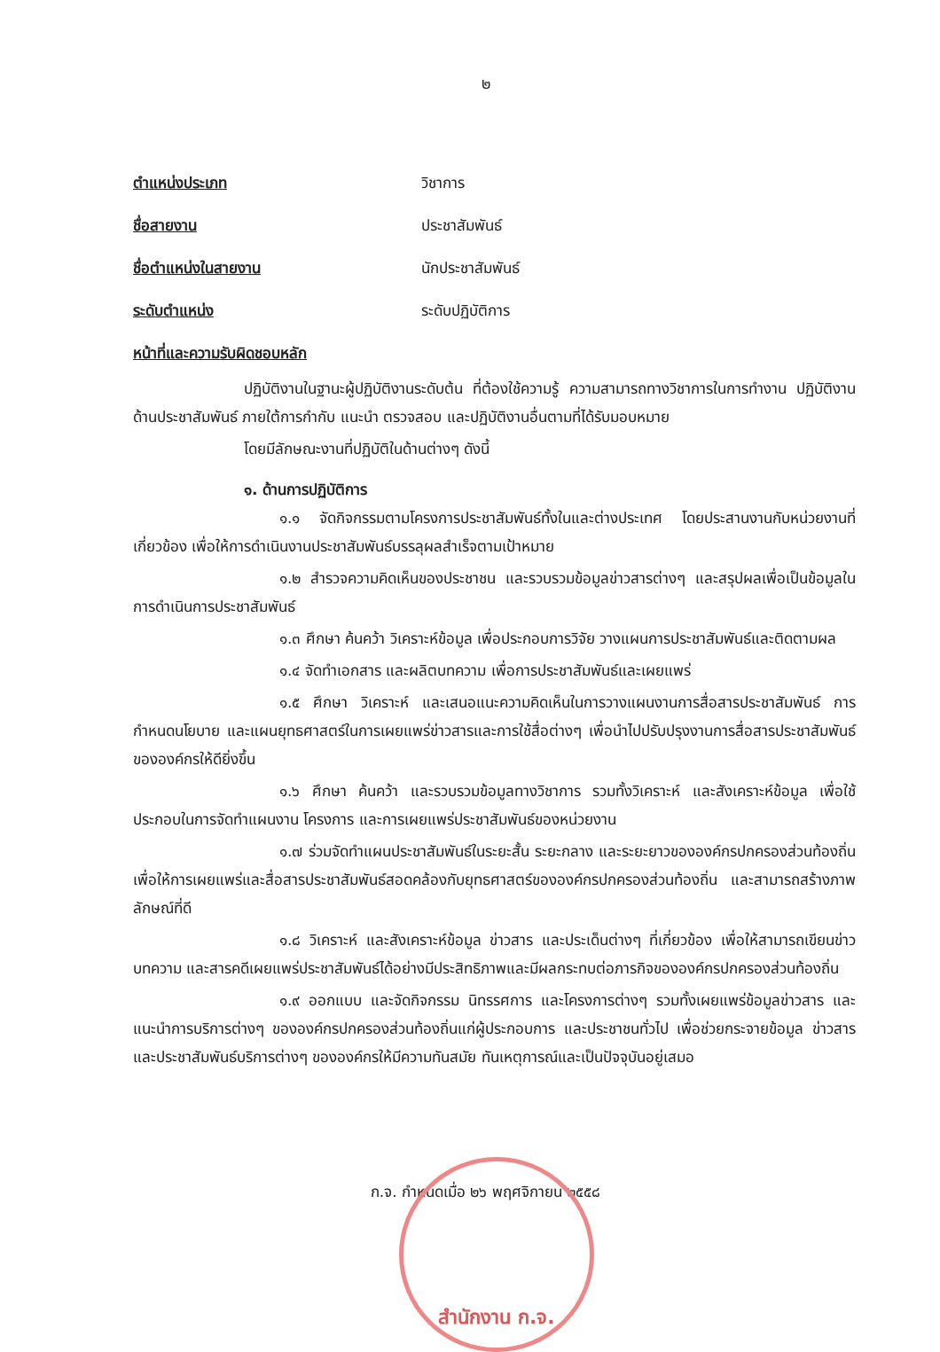๒
ตำแหน่งประเภท วิชาการ
ชื่อสายงาน ประชาสัมพันธ์
ชื่อตำแหน่งในสายงาน นักประชาสัมพันธ์
ระดับตำแหน่ง ระดับปฏิบัติการ
หน้าที่และความรับผิดชอบหลัก
ปฏิบัติงานในฐานะผู้ปฏิบัติงานระดับต้น ที่ต้องใช้ความรู้ ความสามารถทางวิชาการในการทำงาน ปฏิบัติงานด้านประชาสัมพันธ์ ภายใต้การกำกับ แนะนำ ตรวจสอบ และปฏิบัติงานอื่นตามที่ได้รับมอบหมาย
โดยมีลักษณะงานที่ปฏิบัติในด้านต่างๆ ดังนี้
๑. ด้านการปฏิบัติการ
๑.๑ จัดกิจกรรมตามโครงการประชาสัมพันธ์ทั้งในและต่างประเทศ โดยประสานงานกับหน่วยงานที่เกี่ยวข้อง เพื่อให้การดำเนินงานประชาสัมพันธ์บรรลุผลสำเร็จตามเป้าหมาย
๑.๒ สำรวจความคิดเห็นของประชาชน และรวบรวมข้อมูลข่าวสารต่างๆ และสรุปผลเพื่อเป็นข้อมูลในการดำเนินการประชาสัมพันธ์
๑.๓ ศึกษา ค้นคว้า วิเคราะห์ข้อมูล เพื่อประกอบการวิจัย วางแผนการประชาสัมพันธ์และติดตามผล
๑.๔ จัดทำเอกสาร และผลิตบทความ เพื่อการประชาสัมพันธ์และเผยแพร่
๑.๕ ศึกษา วิเคราะห์ และเสนอแนะความคิดเห็นในการวางแผนงานการสื่อสารประชาสัมพันธ์ การกำหนดนโยบาย และแผนยุทธศาสตร์ในการเผยแพร่ข่าวสารและการใช้สื่อต่างๆ เพื่อนำไปปรับปรุงงานการสื่อสารประชาสัมพันธ์ขององค์กรให้ดียิ่งขึ้น
๑.๖ ศึกษา ค้นคว้า และรวบรวมข้อมูลทางวิชาการ รวมทั้งวิเคราะห์ และสังเคราะห์ข้อมูล เพื่อใช้ประกอบในการจัดทำแผนงาน โครงการ และการเผยแพร่ประชาสัมพันธ์ของหน่วยงาน
๑.๗ ร่วมจัดทำแผนประชาสัมพันธ์ในระยะสั้น ระยะกลาง และระยะยาวขององค์กรปกครองส่วนท้องถิ่น เพื่อให้การเผยแพร่และสื่อสารประชาสัมพันธ์สอดคล้องกับยุทธศาสตร์ขององค์กรปกครองส่วนท้องถิ่น และสามารถสร้างภาพลักษณ์ที่ดี
๑.๘ วิเคราะห์ และสังเคราะห์ข้อมูล ข่าวสาร และประเด็นต่างๆ ที่เกี่ยวข้อง เพื่อให้สามารถเขียนข่าว บทความ และสารคดีเผยแพร่ประชาสัมพันธ์ได้อย่างมีประสิทธิภาพและมีผลกระทบต่อภารกิจขององค์กรปกครองส่วนท้องถิ่น
๑.๙ ออกแบบ และจัดกิจกรรม นิทรรศการ และโครงการต่างๆ รวมทั้งเผยแพร่ข้อมูลข่าวสาร และแนะนำการบริการต่างๆ ขององค์กรปกครองส่วนท้องถิ่นแก่ผู้ประกอบการ และประชาชนทั่วไป เพื่อช่วยกระจายข้อมูล ข่าวสาร และประชาสัมพันธ์บริการต่างๆ ขององค์กรให้มีความทันสมัย ทันเหตุการณ์และเป็นปัจจุบันอยู่เสมอ
ก.จ. กำหนดเมื่อ ๒๖ พฤศจิกายน ๒๕๕๘
สำนักงาน ก.จ.